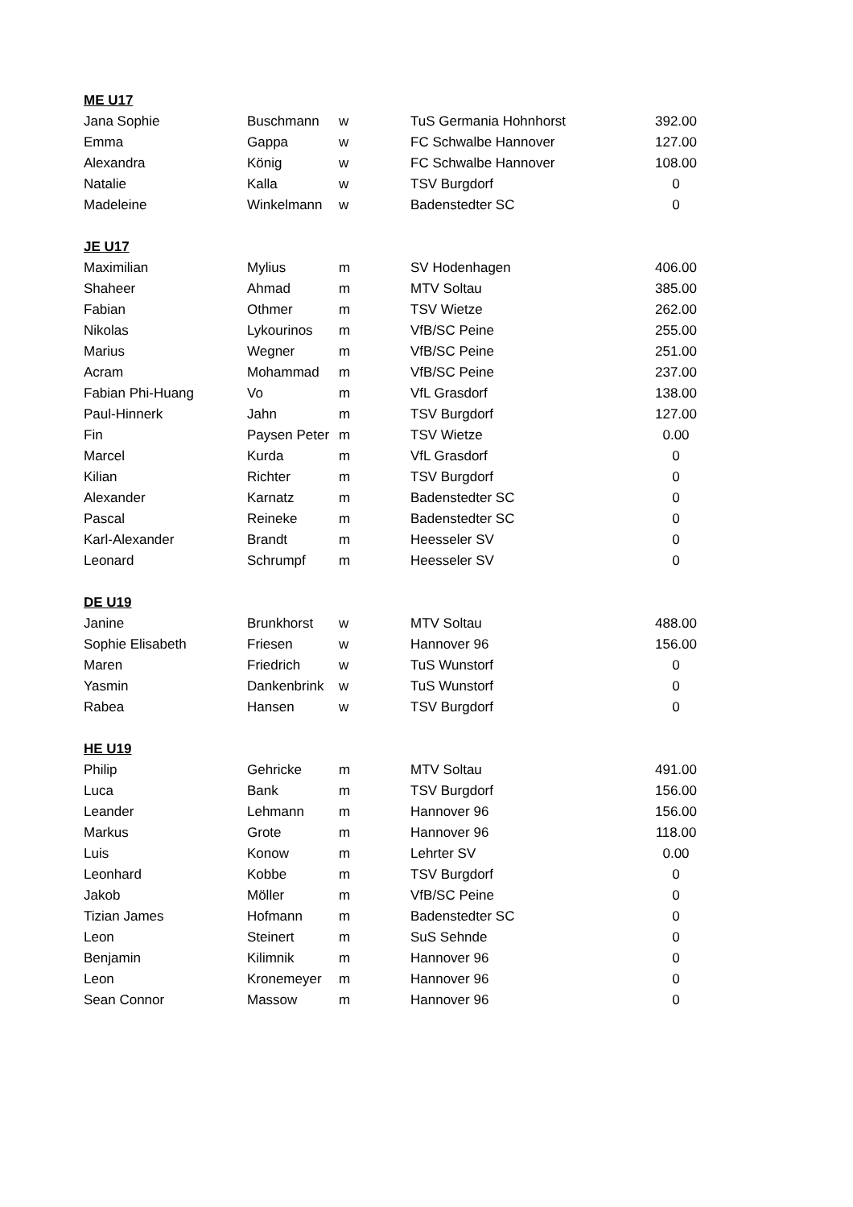| ME U17 | | | | |
| --- | --- | --- | --- | --- |
| Jana Sophie | Buschmann | w | TuS Germania Hohnhorst | 392.00 |
| Emma | Gappa | w | FC Schwalbe Hannover | 127.00 |
| Alexandra | König | w | FC Schwalbe Hannover | 108.00 |
| Natalie | Kalla | w | TSV Burgdorf | 0 |
| Madeleine | Winkelmann | w | Badenstedter SC | 0 |
| JE U17 | | | | |
| Maximilian | Mylius | m | SV Hodenhagen | 406.00 |
| Shaheer | Ahmad | m | MTV Soltau | 385.00 |
| Fabian | Othmer | m | TSV Wietze | 262.00 |
| Nikolas | Lykourinos | m | VfB/SC Peine | 255.00 |
| Marius | Wegner | m | VfB/SC Peine | 251.00 |
| Acram | Mohammad | m | VfB/SC Peine | 237.00 |
| Fabian Phi-Huang | Vo | m | VfL Grasdorf | 138.00 |
| Paul-Hinnerk | Jahn | m | TSV Burgdorf | 127.00 |
| Fin | Paysen Peter | m | TSV Wietze | 0.00 |
| Marcel | Kurda | m | VfL Grasdorf | 0 |
| Kilian | Richter | m | TSV Burgdorf | 0 |
| Alexander | Karnatz | m | Badenstedter SC | 0 |
| Pascal | Reineke | m | Badenstedter SC | 0 |
| Karl-Alexander | Brandt | m | Heesseler SV | 0 |
| Leonard | Schrumpf | m | Heesseler SV | 0 |
| DE U19 | | | | |
| Janine | Brunkhorst | w | MTV Soltau | 488.00 |
| Sophie Elisabeth | Friesen | w | Hannover 96 | 156.00 |
| Maren | Friedrich | w | TuS Wunstorf | 0 |
| Yasmin | Dankenbrink | w | TuS Wunstorf | 0 |
| Rabea | Hansen | w | TSV Burgdorf | 0 |
| HE U19 | | | | |
| Philip | Gehricke | m | MTV Soltau | 491.00 |
| Luca | Bank | m | TSV Burgdorf | 156.00 |
| Leander | Lehmann | m | Hannover 96 | 156.00 |
| Markus | Grote | m | Hannover 96 | 118.00 |
| Luis | Konow | m | Lehrter SV | 0.00 |
| Leonhard | Kobbe | m | TSV Burgdorf | 0 |
| Jakob | Möller | m | VfB/SC Peine | 0 |
| Tizian James | Hofmann | m | Badenstedter SC | 0 |
| Leon | Steinert | m | SuS Sehnde | 0 |
| Benjamin | Kilimnik | m | Hannover 96 | 0 |
| Leon | Kronemeyer | m | Hannover 96 | 0 |
| Sean Connor | Massow | m | Hannover 96 | 0 |